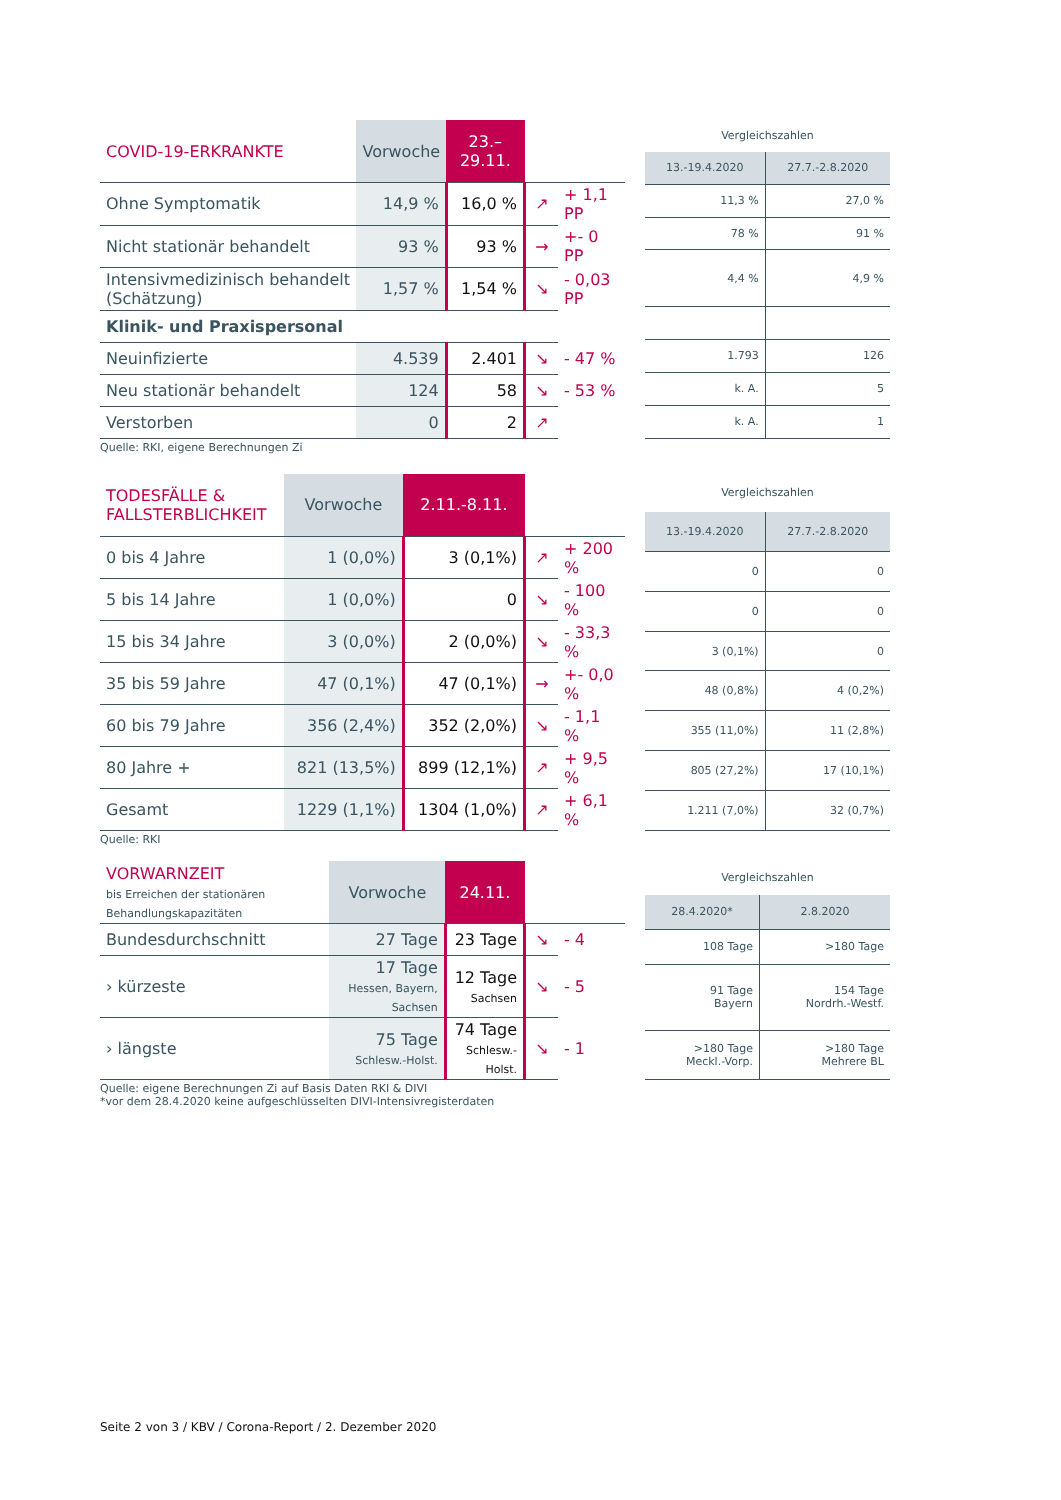| COVID-19-ERKRANKTE | Vorwoche | 23.–29.11. | | |
| --- | --- | --- | --- | --- |
| Ohne Symptomatik | 14,9 % | 16,0 % | ↗ | + 1,1 PP |
| Nicht stationär behandelt | 93 % | 93 % | → | +- 0 PP |
| Intensivmedizinisch behandelt (Schätzung) | 1,57 % | 1,54 % | ↘ | - 0,03 PP |
| Klinik- und Praxispersonal | | | | |
| Neuinfizierte | 4.539 | 2.401 | ↘ | - 47 % |
| Neu stationär behandelt | 124 | 58 | ↘ | - 53 % |
| Verstorben | 0 | 2 | ↗ | |
| Vergleichszahlen | |
| --- | --- |
| 13.-19.4.2020 | 27.7.-2.8.2020 |
| 11,3 % | 27,0 % |
| 78 % | 91 % |
| 4,4 % | 4,9 % |
| 1.793 | 126 |
| k. A. | 5 |
| k. A. | 1 |
Quelle: RKI, eigene Berechnungen Zi
| TODESFÄLLE & FALLSTERBLICHKEIT | Vorwoche | 2.11.-8.11. | | |
| --- | --- | --- | --- | --- |
| 0 bis 4 Jahre | 1 (0,0%) | 3 (0,1%) | ↗ | + 200 % |
| 5 bis 14 Jahre | 1 (0,0%) | 0 | ↘ | - 100 % |
| 15 bis 34 Jahre | 3 (0,0%) | 2 (0,0%) | ↘ | - 33,3 % |
| 35 bis 59 Jahre | 47 (0,1%) | 47 (0,1%) | → | +- 0,0 % |
| 60 bis 79 Jahre | 356 (2,4%) | 352 (2,0%) | ↘ | - 1,1 % |
| 80 Jahre + | 821 (13,5%) | 899 (12,1%) | ↗ | + 9,5 % |
| Gesamt | 1229 (1,1%) | 1304 (1,0%) | ↗ | + 6,1 % |
| Vergleichszahlen | |
| --- | --- |
| 13.-19.4.2020 | 27.7.-2.8.2020 |
| 0 | 0 |
| 0 | 0 |
| 3 (0,1%) | 0 |
| 48 (0,8%) | 4 (0,2%) |
| 355 (11,0%) | 11 (2,8%) |
| 805 (27,2%) | 17 (10,1%) |
| 1.211 (7,0%) | 32 (0,7%) |
Quelle: RKI
| VORWARNZEIT bis Erreichen der stationären Behandlungskapazitäten | Vorwoche | 24.11. | | |
| --- | --- | --- | --- | --- |
| Bundesdurchschnitt | 27 Tage | 23 Tage | ↘ | - 4 |
| › kürzeste | 17 Tage Hessen, Bayern, Sachsen | 12 Tage Sachsen | ↘ | - 5 |
| › längste | 75 Tage Schlesw.-Holst. | 74 Tage Schlesw.-Holst. | ↘ | - 1 |
| Vergleichszahlen | |
| --- | --- |
| 28.4.2020* | 2.8.2020 |
| 108 Tage | >180 Tage |
| 91 Tage Bayern | 154 Tage Nordrh.-Westf. |
| >180 Tage Meckl.-Vorp. | >180 Tage Mehrere BL |
Quelle: eigene Berechnungen Zi auf Basis Daten RKI & DIVI
*vor dem 28.4.2020 keine aufgeschlüsselten DIVI-Intensivregisterdaten
Seite 2 von 3 / KBV / Corona-Report / 2. Dezember 2020